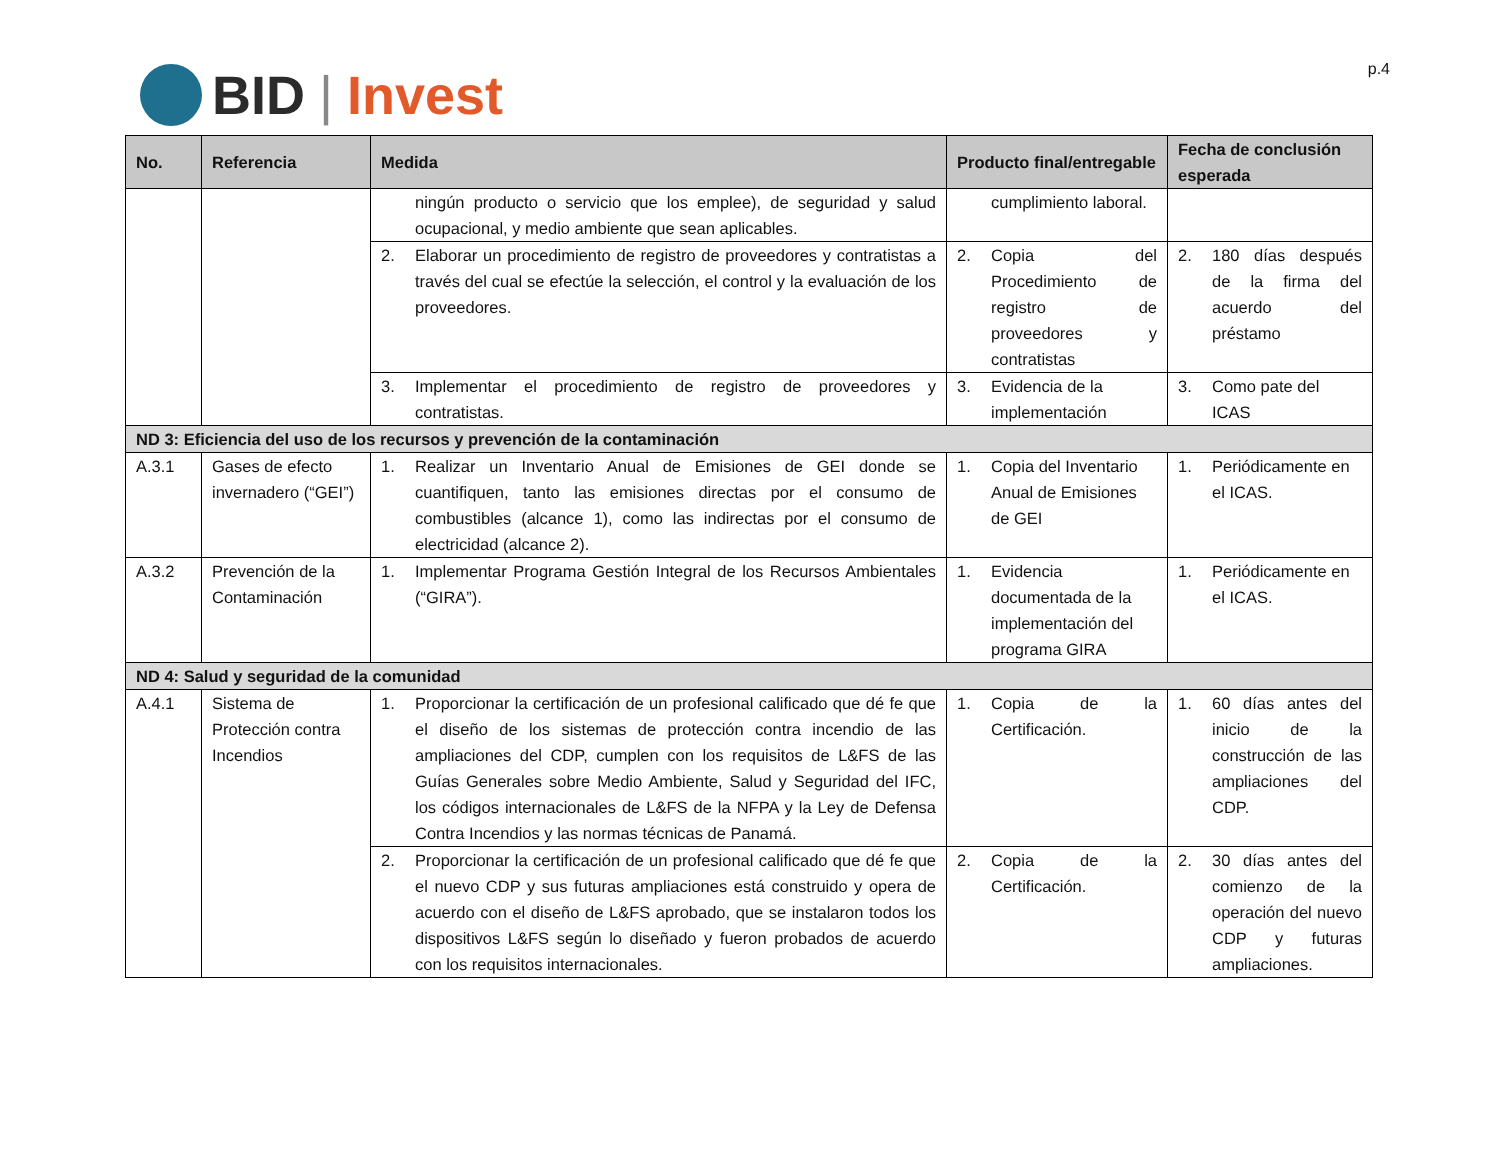BID | Invest
p.4
| No. | Referencia | Medida | Producto final/entregable | Fecha de conclusión esperada |
| --- | --- | --- | --- | --- |
| | | ningún producto o servicio que los emplee), de seguridad y salud ocupacional, y medio ambiente que sean aplicables. | cumplimiento laboral. | |
| | | 2. Elaborar un procedimiento de registro de proveedores y contratistas a través del cual se efectúe la selección, el control y la evaluación de los proveedores. | 2. Copia del Procedimiento de registro de proveedores y contratistas | 2. 180 días después de la firma del acuerdo del préstamo |
| | | 3. Implementar el procedimiento de registro de proveedores y contratistas. | 3. Evidencia de la implementación | 3. Como pate del ICAS |
| ND 3: Eficiencia del uso de los recursos y prevención de la contaminación | | | | |
| A.3.1 | Gases de efecto invernadero (“GEI”) | 1. Realizar un Inventario Anual de Emisiones de GEI donde se cuantifiquen, tanto las emisiones directas por el consumo de combustibles (alcance 1), como las indirectas por el consumo de electricidad (alcance 2). | 1. Copia del Inventario Anual de Emisiones de GEI | 1. Periódicamente en el ICAS. |
| A.3.2 | Prevención de la Contaminación | 1. Implementar Programa Gestión Integral de los Recursos Ambientales (“GIRA”). | 1. Evidencia documentada de la implementación del programa GIRA | 1. Periódicamente en el ICAS. |
| ND 4: Salud y seguridad de la comunidad | | | | |
| A.4.1 | Sistema de Protección contra Incendios | 1. Proporcionar la certificación de un profesional calificado que dé fe que el diseño de los sistemas de protección contra incendio de las ampliaciones del CDP, cumplen con los requisitos de L&FS de las Guías Generales sobre Medio Ambiente, Salud y Seguridad del IFC, los códigos internacionales de L&FS de la NFPA y la Ley de Defensa Contra Incendios y las normas técnicas de Panamá. | 1. Copia de la Certificación. | 1. 60 días antes del inicio de la construcción de las ampliaciones del CDP. |
| | | 2. Proporcionar la certificación de un profesional calificado que dé fe que el nuevo CDP y sus futuras ampliaciones está construido y opera de acuerdo con el diseño de L&FS aprobado, que se instalaron todos los dispositivos L&FS según lo diseñado y fueron probados de acuerdo con los requisitos internacionales. | 2. Copia de la Certificación. | 2. 30 días antes del comienzo de la operación del nuevo CDP y futuras ampliaciones. |